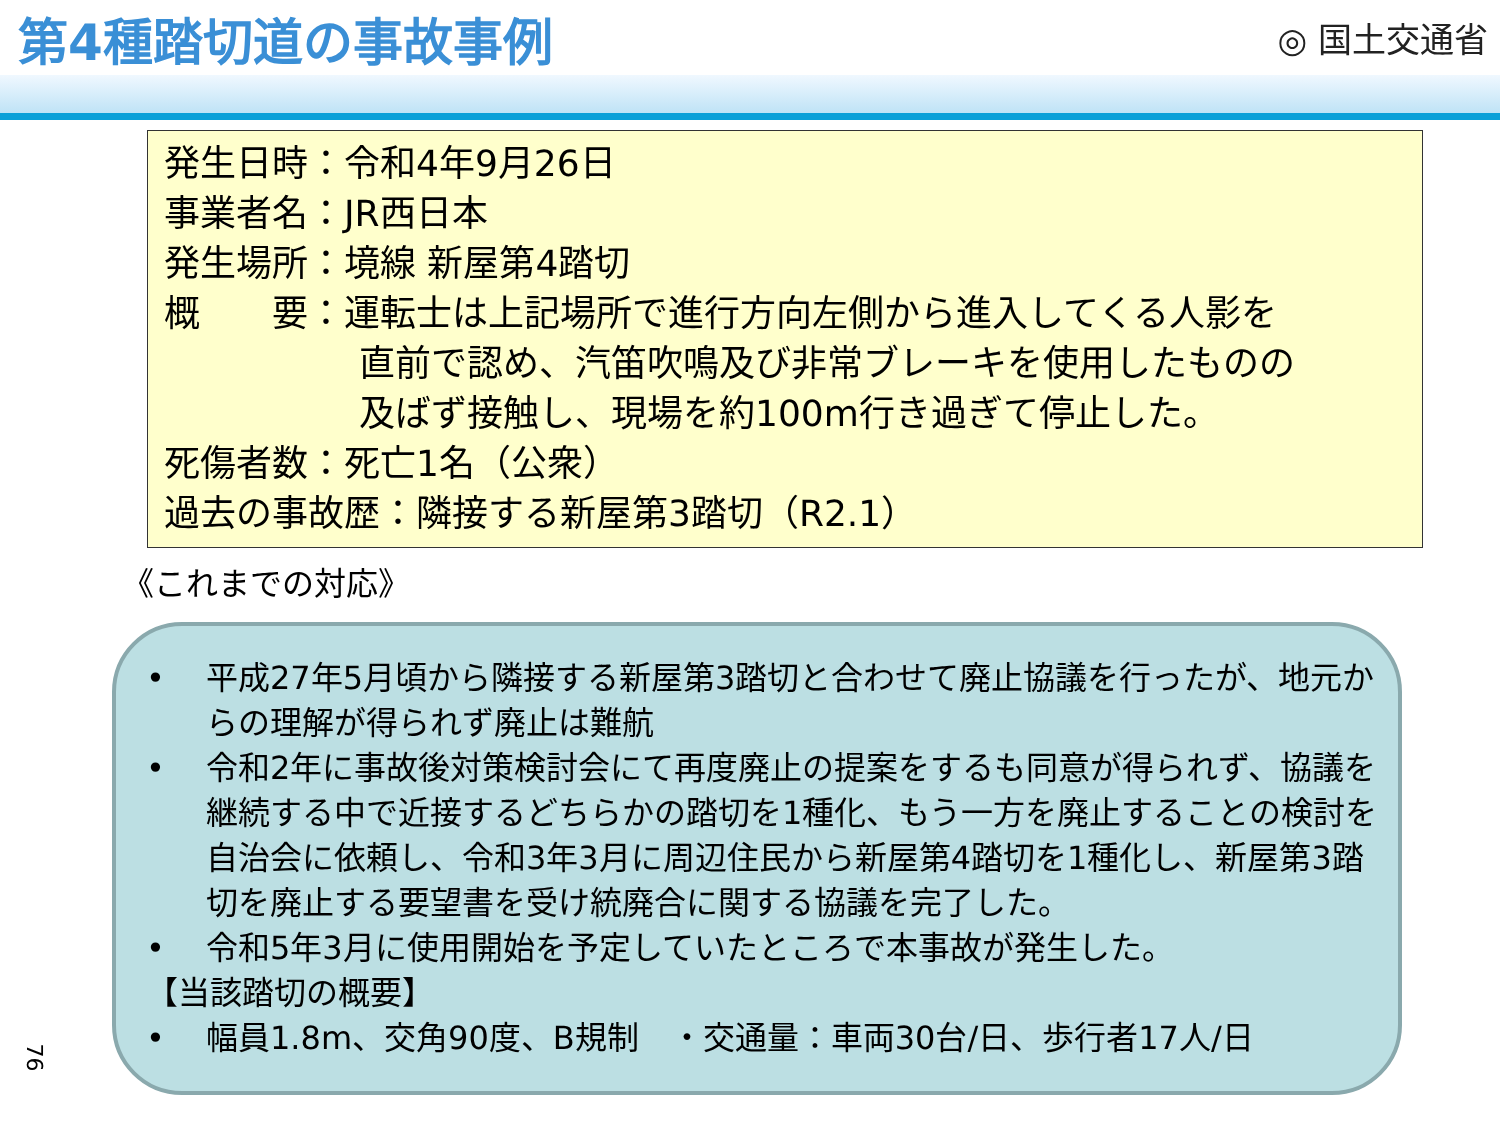第4種踏切道の事故事例
◎ 国土交通省
発生日時：令和4年9月26日
事業者名：JR西日本
発生場所：境線 新屋第4踏切
概　　要：運転士は上記場所で進行方向左側から進入してくる人影を
直前で認め、汽笛吹鳴及び非常ブレーキを使用したものの
及ばず接触し、現場を約100m行き過ぎて停止した。
死傷者数：死亡1名（公衆）
過去の事故歴：隣接する新屋第3踏切（R2.1）
《これまでの対応》
• 平成27年5月頃から隣接する新屋第3踏切と合わせて廃止協議を行ったが、地元からの理解が得られず廃止は難航
• 令和2年に事故後対策検討会にて再度廃止の提案をするも同意が得られず、協議を継続する中で近接するどちらかの踏切を1種化、もう一方を廃止することの検討を自治会に依頼し、令和3年3月に周辺住民から新屋第4踏切を1種化し、新屋第3踏切を廃止する要望書を受け統廃合に関する協議を完了した。
• 令和5年3月に使用開始を予定していたところで本事故が発生した。
【当該踏切の概要】
• 幅員1.8m、交角90度、B規制　・交通量：車両30台/日、歩行者17人/日
76